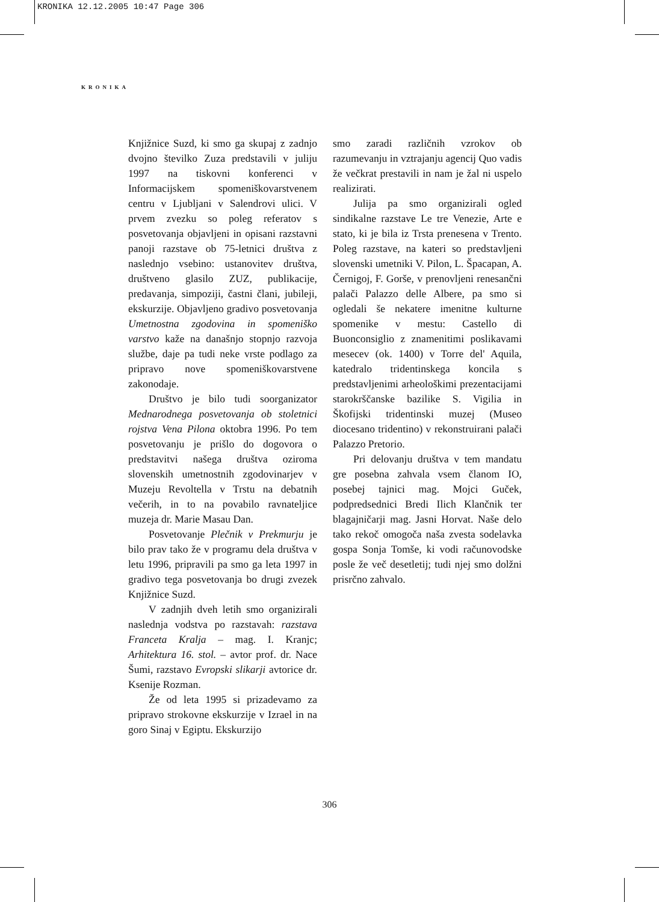KRONIKA 12.12.2005 10:47 Page 306
KRONIKA
Knjižnice Suzd, ki smo ga skupaj z zadnjo dvojno številko Zuza predstavili v juliju 1997 na tiskovni konferenci v Informacijskem spomeniškovarstvenem centru v Ljubljani v Salendrovi ulici. V prvem zvezku so poleg referatov s posvetovanja objavljeni in opisani razstavni panoji razstave ob 75-letnici društva z naslednjo vsebino: ustanovitev društva, društveno glasilo ZUZ, publikacije, predavanja, simpoziji, častni člani, jubileji, ekskurzije. Objavljeno gradivo posvetovanja Umetnostna zgodovina in spomeniško varstvo kaže na današnjo stopnjo razvoja službe, daje pa tudi neke vrste podlago za pripravo nove spomeniškovarstvene zakonodaje.
Društvo je bilo tudi soorganizator Mednarodnega posvetovanja ob stoletnici rojstva Vena Pilona oktobra 1996. Po tem posvetovanju je prišlo do dogovora o predstavitvi našega društva oziroma slovenskih umetnostnih zgodovinarjev v Muzeju Revoltella v Trstu na debatnih večerih, in to na povabilo ravnateljice muzeja dr. Marie Masau Dan.
Posvetovanje Plečnik v Prekmurju je bilo prav tako že v programu dela društva v letu 1996, pripravili pa smo ga leta 1997 in gradivo tega posvetovanja bo drugi zvezek Knjižnice Suzd.
V zadnjih dveh letih smo organizirali naslednja vodstva po razstavah: razstava Franceta Kralja – mag. I. Kranjc; Arhitektura 16. stol. – avtor prof. dr. Nace Šumi, razstavo Evropski slikarji avtorice dr. Ksenije Rozman.
Že od leta 1995 si prizadevamo za pripravo strokovne ekskurzije v Izrael in na goro Sinaj v Egiptu. Ekskurzijo
smo zaradi različnih vzrokov ob razumevanju in vztrajanju agencij Quo vadis že večkrat prestavili in nam je žal ni uspelo realizirati.
Julija pa smo organizirali ogled sindikalne razstave Le tre Venezie, Arte e stato, ki je bila iz Trsta prenesena v Trento. Poleg razstave, na kateri so predstavljeni slovenski umetniki V. Pilon, L. Špacapan, A. Černigoj, F. Gorše, v prenovljeni renesančni palači Palazzo delle Albere, pa smo si ogledali še nekatere imenitne kulturne spomenike v mestu: Castello di Buonconsiglio z znamenitimi poslikavami mesecev (ok. 1400) v Torre del' Aquila, katedralo tridentinskega koncila s predstavljenimi arheološkimi prezentacijami starokrščanske bazilike S. Vigilia in Škofijski tridentinski muzej (Museo diocesano tridentino) v rekonstruirani palači Palazzo Pretorio.
Pri delovanju društva v tem mandatu gre posebna zahvala vsem članom IO, posebej tajnici mag. Mojci Guček, podpredsednici Bredi Ilich Klančnik ter blagajničarji mag. Jasni Horvat. Naše delo tako rekoč omogoča naša zvesta sodelavka gospa Sonja Tomše, ki vodi računovodske posle že več desetletij; tudi njej smo dolžni prisrčno zahvalo.
306